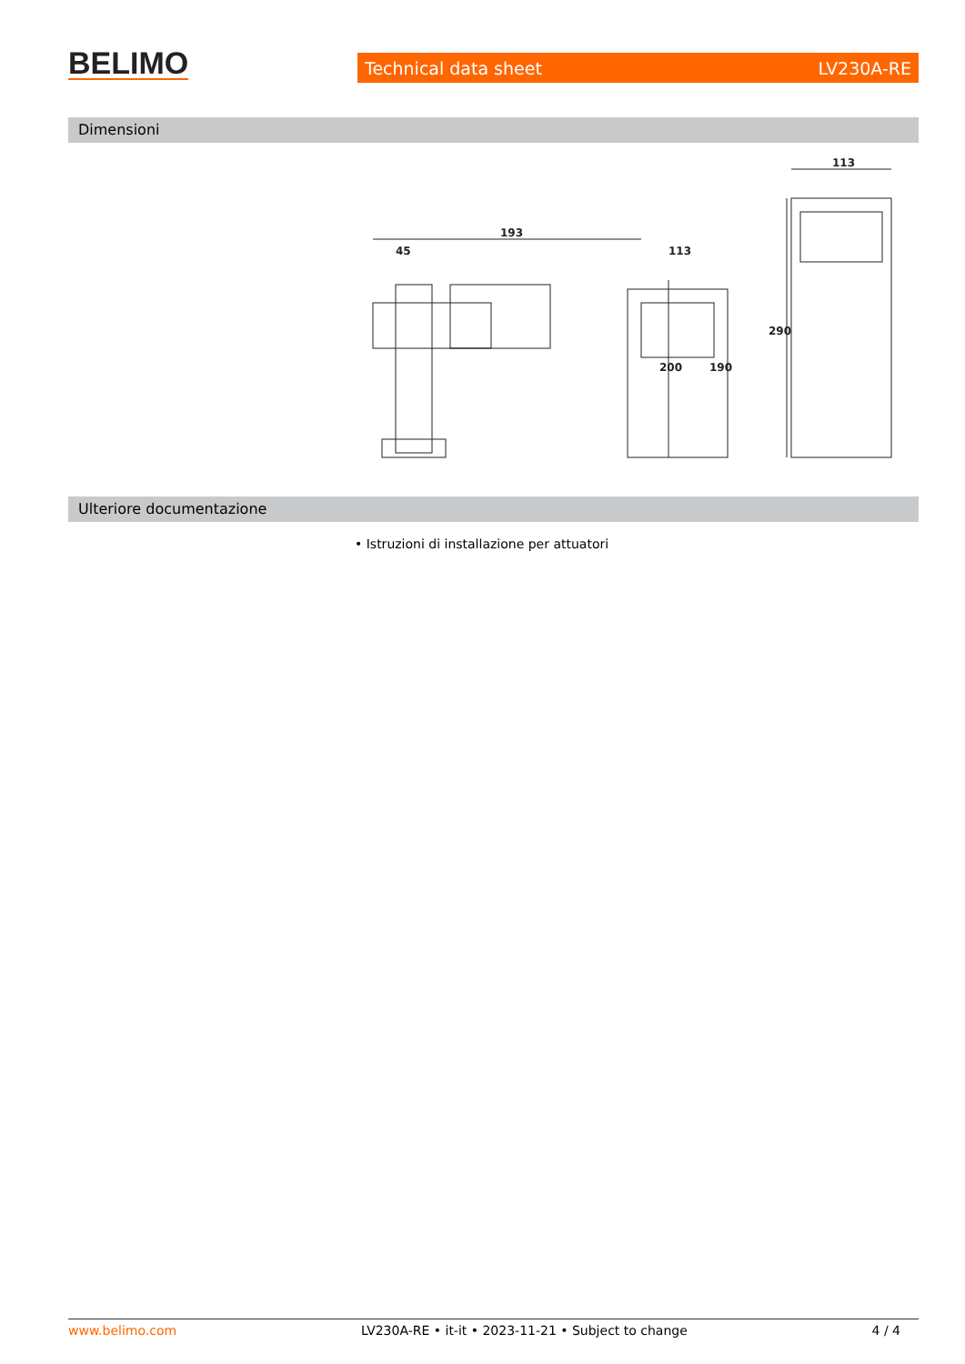BELIMO Technical data sheet LV230A-RE
Dimensioni
193
45
200
113
190
113
290
Ulteriore documentazione
• Istruzioni di installazione per attuatori
www.belimo.com LV230A-RE • it-it • 2023-11-21 • Subject to change 4 / 4